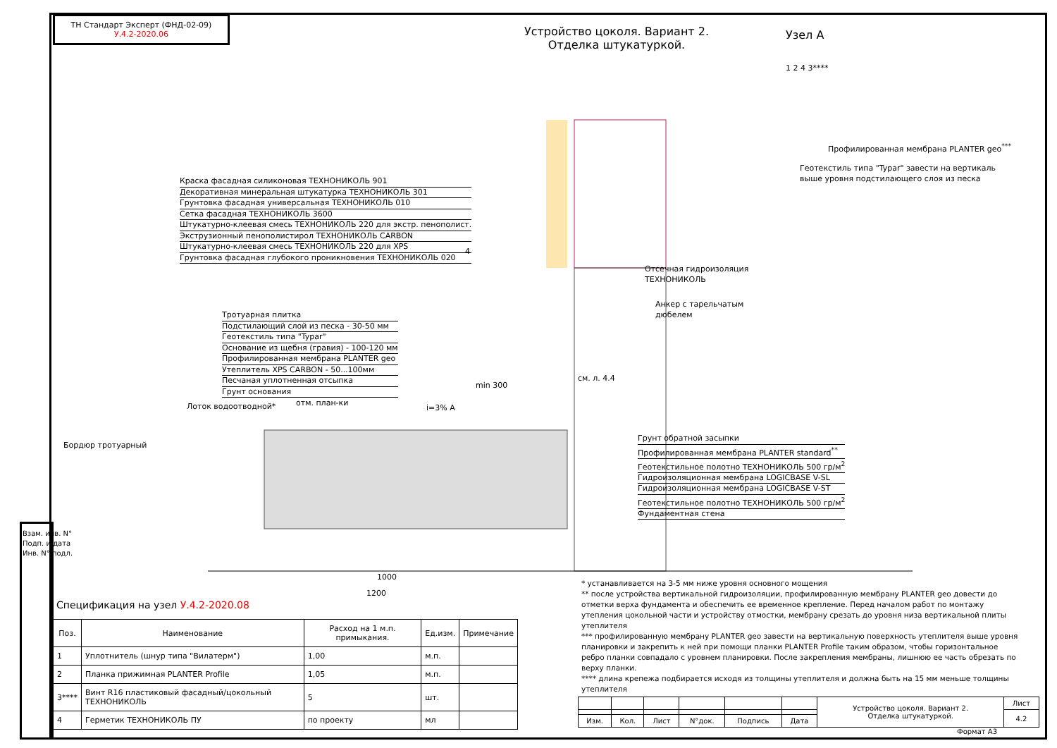ТН Стандарт Эксперт (ФНД-02-09)
У.4.2-2020.06
Устройство цоколя. Вариант 2.
Отделка штукатуркой.
Узел А
1 2 4 3****
Профилированная мембрана PLANTER geo<sup>***</sup>
Геотекстиль типа "Typar" завести на вертикаль
выше уровня подстилающего слоя из песка
Краска фасадная силиконовая ТЕХНОНИКОЛЬ 901
Декоративная минеральная штукатурка ТЕХНОНИКОЛЬ 301
Грунтовка фасадная универсальная ТЕХНОНИКОЛЬ 010
Сетка фасадная ТЕХНОНИКОЛЬ 3600
Штукатурно-клеевая смесь ТЕХНОНИКОЛЬ 220 для экстр. пенополист.
Экструзионный пенополистирол ТЕХНОНИКОЛЬ CARBON
Штукатурно-клеевая смесь ТЕХНОНИКОЛЬ 220 для XPS
Грунтовка фасадная глубокого проникновения ТЕХНОНИКОЛЬ 020
4
Отсечная гидроизоляция
ТЕХНОНИКОЛЬ
Анкер с тарельчатым
дюбелем
Тротуарная плитка
Подстилающий слой из песка - 30-50 мм
Геотекстиль типа "Typar"
Основание из щебня (гравия) - 100-120 мм
Профилированная мембрана PLANTER geo
Утеплитель XPS CARBON - 50...100мм
Песчаная уплотненная отсыпка
Грунт основания
см. л. 4.4
min 300
Лоток водоотводной* отм. план-ки
i=3% A
Бордюр тротуарный
Грунт обратной засыпки
Профилированная мембрана PLANTER standard<sup>**</sup>
Геотекстильное полотно ТЕХНОНИКОЛЬ 500 гр/м<sup>2</sup>
Гидроизоляционная мембрана LOGICBASE V-SL
Гидроизоляционная мембрана LOGICBASE V-ST
Геотекстильное полотно ТЕХНОНИКОЛЬ 500 гр/м<sup>2</sup>
Фундаментная стена
1000
1200
Спецификация на узел У.4.2-2020.08
| Поз. | Наименование | Расход на 1 м.п. примыкания. | Ед.изм. | Примечание |
| --- | --- | --- | --- | --- |
| 1 | Уплотнитель (шнур типа "Вилатерм") | 1,00 | м.п. | |
| 2 | Планка прижимная PLANTER Profile | 1,05 | м.п. | |
| 3**** | Винт R16 пластиковый фасадный/цокольный ТЕХНОНИКОЛЬ | 5 | шт. | |
| 4 | Герметик ТЕХНОНИКОЛЬ ПУ | по проекту | мл | |
* устанавливается на 3-5 мм ниже уровня основного мощения
** после устройства вертикальной гидроизоляции, профилированную мембрану PLANTER geo довести до отметки верха фундамента и обеспечить ее временное крепление. Перед началом работ по монтажу утепления цокольной части и устройству отмостки, мембрану срезать до уровня низа вертикальной плиты утеплителя
*** профилированную мембрану PLANTER geo завести на вертикальную поверхность утеплителя выше уровня планировки и закрепить к ней при помощи планки PLANTER Profile таким образом, чтобы горизонтальное ребро планки совпадало с уровнем планировки. После закрепления мембраны, лишнюю ее часть обрезать по верху планки.
**** длина крепежа подбирается исходя из толщины утеплителя и должна быть на 15 мм меньше толщины утеплителя
| | | | | | | Устройство цоколя. Вариант 2. Отделка штукатуркой. | Лист |
| | | | | | | | 4.2 |
| Изм. | Кол. | Лист | N°док. | Подпись | Дата | | |
Формат А3
Взам. инв. N°
Подп. и дата
Инв. N° подл.